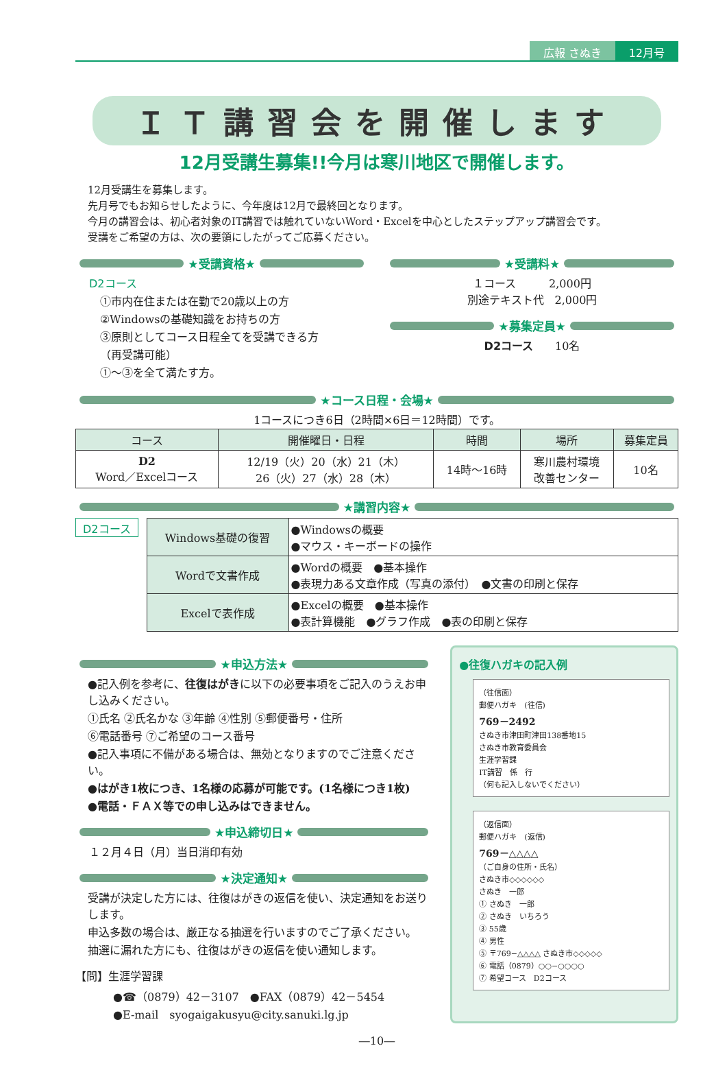広報 さぬき 12月号
ＩＴ講習会を開催します
12月受講生募集!!今月は寒川地区で開催します。
12月受講生を募集します。
先月号でもお知らせしたように、今年度は12月で最終回となります。
今月の講習会は、初心者対象のIT講習では触れていないWord・Excelを中心としたステップアップ講習会です。
受講をご希望の方は、次の要領にしたがってご応募ください。
★受講資格★
D2コース
①市内在住または在勤で20歳以上の方
②Windowsの基礎知識をお持ちの方
③原則としてコース日程全てを受講できる方
（再受講可能）
①～③を全て満たす方。
★受講料★
１コース　　　2,000円
別途テキスト代　2,000円
★募集定員★
D2コース　　10名
★コース日程・会場★
1コースにつき6日（2時間×6日＝12時間）です。
| コース | 開催曜日・日程 | 時間 | 場所 | 募集定員 |
| --- | --- | --- | --- | --- |
| D2 Word／Excelコース | 12/19（火）20（水）21（木） 26（火）27（水）28（木） | 14時～16時 | 寒川農村環境 改善センター | 10名 |
★講習内容★
D2コース
| Windows基礎の復習 | ●Windowsの概要 ●マウス・キーボードの操作 |
| Wordで文書作成 | ●Wordの概要 ●基本操作 ●表現力ある文章作成（写真の添付） ●文書の印刷と保存 |
| Excelで表作成 | ●Excelの概要 ●基本操作 ●表計算機能 ●グラフ作成 ●表の印刷と保存 |
★申込方法★
●記入例を参考に、往復はがきに以下の必要事項をご記入のうえお申し込みください。
①氏名 ②氏名かな ③年齢 ④性別 ⑤郵便番号・住所
⑥電話番号 ⑦ご希望のコース番号
●記入事項に不備がある場合は、無効となりますのでご注意ください。
●はがき1枚につき、1名様の応募が可能です。(1名様につき1枚)
●電話・ＦＡＸ等での申し込みはできません。
★申込締切日★
１２月４日（月）当日消印有効
★決定通知★
受講が決定した方には、往復はがきの返信を使い、決定通知をお送りします。
申込多数の場合は、厳正なる抽選を行いますのでご了承ください。
抽選に漏れた方にも、往復はがきの返信を使い通知します。
【問】生涯学習課
●☎（0879）42－3107　●FAX（0879）42－5454
●E-mail　syogaigakusyu@city.sanuki.lg.jp
●往復ハガキの記入例
（往信面）
郵便ハガキ　(往信)
769－2492
さぬき市津田町津田138番地15
さぬき市教育委員会
生涯学習課
IT講習　係　行
（何も記入しないでください）
（返信面）
郵便ハガキ　(返信)
769－△△△△
（ご自身の住所・氏名）
さぬき市◇◇◇◇◇◇
さぬき　一郎
① さぬき　一郎
② さぬき　いちろう
③ 55歳
④ 男性
⑤ 〒769−△△△△ さぬき市◇◇◇◇◇
⑥ 電話（0879）○○−○○○○
⑦ 希望コース　D2コース
―10―